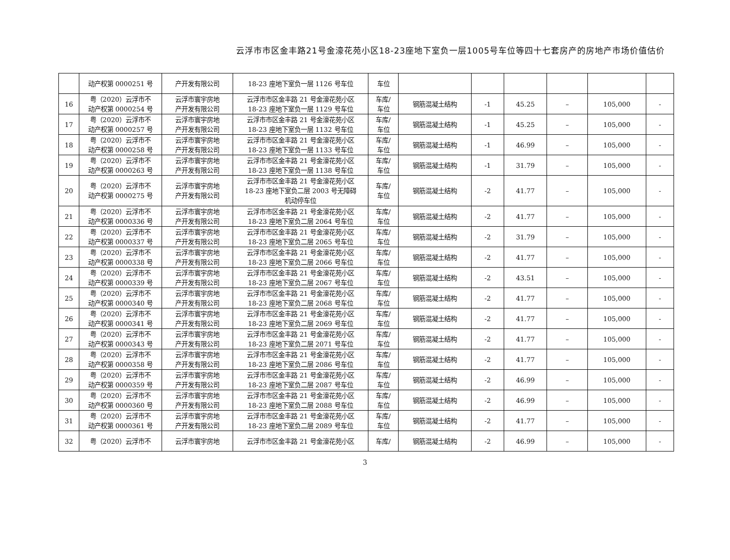云浮市市区金丰路21号金濠花苑小区18-23座地下室负一层1005号车位等四十七套房产的房地产市场价值估价
| | 动产权第 0000251 号 | 产开发有限公司 | 18-23 座地下室负一层 1126 号车位 | 车位 | | | | | | |
| 16 | 粤（2020）云浮市不 动产权第 0000254 号 | 云浮市寰宇房地 产开发有限公司 | 云浮市市区金丰路 21 号金濠花苑小区 18-23 座地下室负一层 1129 号车位 | 车库/ 车位 | 钢筋混凝土结构 | -1 | 45.25 | – | 105,000 | - |
| 17 | 粤（2020）云浮市不 动产权第 0000257 号 | 云浮市寰宇房地 产开发有限公司 | 云浮市市区金丰路 21 号金濠花苑小区 18-23 座地下室负一层 1132 号车位 | 车库/ 车位 | 钢筋混凝土结构 | -1 | 45.25 | – | 105,000 | - |
| 18 | 粤（2020）云浮市不 动产权第 0000258 号 | 云浮市寰宇房地 产开发有限公司 | 云浮市市区金丰路 21 号金濠花苑小区 18-23 座地下室负一层 1133 号车位 | 车库/ 车位 | 钢筋混凝土结构 | -1 | 46.99 | – | 105,000 | - |
| 19 | 粤（2020）云浮市不 动产权第 0000263 号 | 云浮市寰宇房地 产开发有限公司 | 云浮市市区金丰路 21 号金濠花苑小区 18-23 座地下室负一层 1138 号车位 | 车库/ 车位 | 钢筋混凝土结构 | -1 | 31.79 | – | 105,000 | - |
| 20 | 粤（2020）云浮市不 动产权第 0000275 号 | 云浮市寰宇房地 产开发有限公司 | 云浮市市区金丰路 21 号金濠花苑小区 18-23 座地下室负二层 2003 号无障碍 机动停车位 | 车库/ 车位 | 钢筋混凝土结构 | -2 | 41.77 | – | 105,000 | - |
| 21 | 粤（2020）云浮市不 动产权第 0000336 号 | 云浮市寰宇房地 产开发有限公司 | 云浮市市区金丰路 21 号金濠花苑小区 18-23 座地下室负二层 2064 号车位 | 车库/ 车位 | 钢筋混凝土结构 | -2 | 41.77 | – | 105,000 | - |
| 22 | 粤（2020）云浮市不 动产权第 0000337 号 | 云浮市寰宇房地 产开发有限公司 | 云浮市市区金丰路 21 号金濠花苑小区 18-23 座地下室负二层 2065 号车位 | 车库/ 车位 | 钢筋混凝土结构 | -2 | 31.79 | – | 105,000 | - |
| 23 | 粤（2020）云浮市不 动产权第 0000338 号 | 云浮市寰宇房地 产开发有限公司 | 云浮市市区金丰路 21 号金濠花苑小区 18-23 座地下室负二层 2066 号车位 | 车库/ 车位 | 钢筋混凝土结构 | -2 | 41.77 | – | 105,000 | - |
| 24 | 粤（2020）云浮市不 动产权第 0000339 号 | 云浮市寰宇房地 产开发有限公司 | 云浮市市区金丰路 21 号金濠花苑小区 18-23 座地下室负二层 2067 号车位 | 车库/ 车位 | 钢筋混凝土结构 | -2 | 43.51 | – | 105,000 | - |
| 25 | 粤（2020）云浮市不 动产权第 0000340 号 | 云浮市寰宇房地 产开发有限公司 | 云浮市市区金丰路 21 号金濠花苑小区 18-23 座地下室负二层 2068 号车位 | 车库/ 车位 | 钢筋混凝土结构 | -2 | 41.77 | – | 105,000 | - |
| 26 | 粤（2020）云浮市不 动产权第 0000341 号 | 云浮市寰宇房地 产开发有限公司 | 云浮市市区金丰路 21 号金濠花苑小区 18-23 座地下室负二层 2069 号车位 | 车库/ 车位 | 钢筋混凝土结构 | -2 | 41.77 | – | 105,000 | - |
| 27 | 粤（2020）云浮市不 动产权第 0000343 号 | 云浮市寰宇房地 产开发有限公司 | 云浮市市区金丰路 21 号金濠花苑小区 18-23 座地下室负二层 2071 号车位 | 车库/ 车位 | 钢筋混凝土结构 | -2 | 41.77 | – | 105,000 | - |
| 28 | 粤（2020）云浮市不 动产权第 0000358 号 | 云浮市寰宇房地 产开发有限公司 | 云浮市市区金丰路 21 号金濠花苑小区 18-23 座地下室负二层 2086 号车位 | 车库/ 车位 | 钢筋混凝土结构 | -2 | 41.77 | – | 105,000 | - |
| 29 | 粤（2020）云浮市不 动产权第 0000359 号 | 云浮市寰宇房地 产开发有限公司 | 云浮市市区金丰路 21 号金濠花苑小区 18-23 座地下室负二层 2087 号车位 | 车库/ 车位 | 钢筋混凝土结构 | -2 | 46.99 | – | 105,000 | - |
| 30 | 粤（2020）云浮市不 动产权第 0000360 号 | 云浮市寰宇房地 产开发有限公司 | 云浮市市区金丰路 21 号金濠花苑小区 18-23 座地下室负二层 2088 号车位 | 车库/ 车位 | 钢筋混凝土结构 | -2 | 46.99 | – | 105,000 | - |
| 31 | 粤（2020）云浮市不 动产权第 0000361 号 | 云浮市寰宇房地 产开发有限公司 | 云浮市市区金丰路 21 号金濠花苑小区 18-23 座地下室负二层 2089 号车位 | 车库/ 车位 | 钢筋混凝土结构 | -2 | 41.77 | – | 105,000 | - |
| 32 | 粤（2020）云浮市不 | 云浮市寰宇房地 | 云浮市市区金丰路 21 号金濠花苑小区 | 车库/ | 钢筋混凝土结构 | -2 | 46.99 | – | 105,000 | - |
3